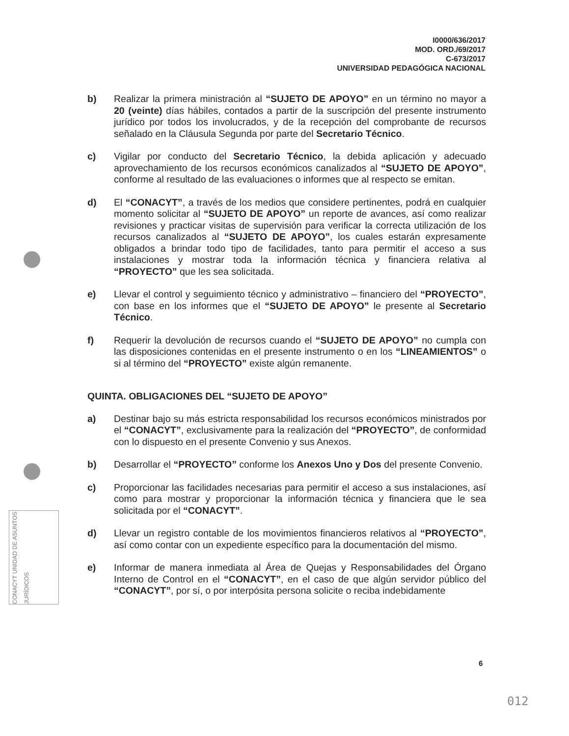I0000/636/2017
MOD. ORD./69/2017
C-673/2017
UNIVERSIDAD PEDAGÓGICA NACIONAL
CONACYT UNIDAD DE ASUNTOS JURÍDICOS
b) Realizar la primera ministración al “SUJETO DE APOYO” en un término no mayor a 20 (veinte) días hábiles, contados a partir de la suscripción del presente instrumento jurídico por todos los involucrados, y de la recepción del comprobante de recursos señalado en la Cláusula Segunda por parte del Secretario Técnico.
c) Vigilar por conducto del Secretario Técnico, la debida aplicación y adecuado aprovechamiento de los recursos económicos canalizados al “SUJETO DE APOYO”, conforme al resultado de las evaluaciones o informes que al respecto se emitan.
d) El “CONACYT”, a través de los medios que considere pertinentes, podrá en cualquier momento solicitar al “SUJETO DE APOYO” un reporte de avances, así como realizar revisiones y practicar visitas de supervisión para verificar la correcta utilización de los recursos canalizados al “SUJETO DE APOYO”, los cuales estarán expresamente obligados a brindar todo tipo de facilidades, tanto para permitir el acceso a sus instalaciones y mostrar toda la información técnica y financiera relativa al “PROYECTO” que les sea solicitada.
e) Llevar el control y seguimiento técnico y administrativo – financiero del “PROYECTO”, con base en los informes que el “SUJETO DE APOYO” le presente al Secretario Técnico.
f) Requerir la devolución de recursos cuando el “SUJETO DE APOYO” no cumpla con las disposiciones contenidas en el presente instrumento o en los “LINEAMIENTOS” o si al término del “PROYECTO” existe algún remanente.
QUINTA. OBLIGACIONES DEL “SUJETO DE APOYO”
a) Destinar bajo su más estricta responsabilidad los recursos económicos ministrados por el “CONACYT”, exclusivamente para la realización del “PROYECTO”, de conformidad con lo dispuesto en el presente Convenio y sus Anexos.
b) Desarrollar el “PROYECTO” conforme los Anexos Uno y Dos del presente Convenio.
c) Proporcionar las facilidades necesarias para permitir el acceso a sus instalaciones, así como para mostrar y proporcionar la información técnica y financiera que le sea solicitada por el “CONACYT”.
d) Llevar un registro contable de los movimientos financieros relativos al “PROYECTO”, así como contar con un expediente específico para la documentación del mismo.
e) Informar de manera inmediata al Área de Quejas y Responsabilidades del Órgano Interno de Control en el “CONACYT”, en el caso de que algún servidor público del “CONACYT”, por sí, o por interpósita persona solicite o reciba indebidamente
6
012